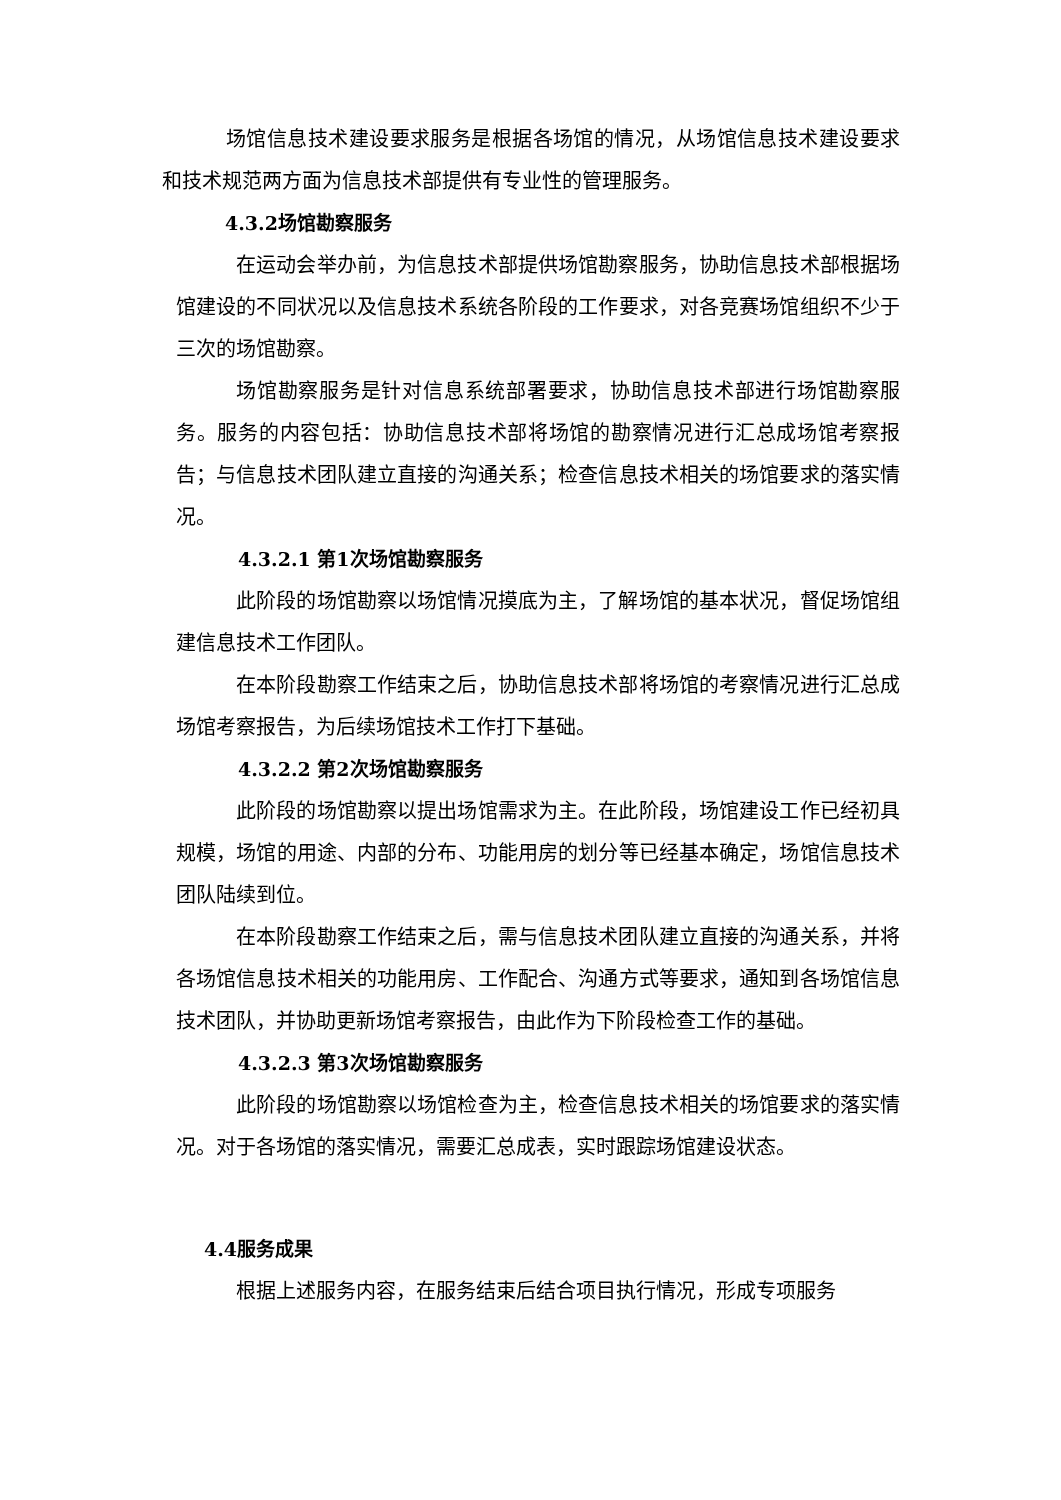场馆信息技术建设要求服务是根据各场馆的情况，从场馆信息技术建设要求和技术规范两方面为信息技术部提供有专业性的管理服务。
4.3.2场馆勘察服务
在运动会举办前，为信息技术部提供场馆勘察服务，协助信息技术部根据场馆建设的不同状况以及信息技术系统各阶段的工作要求，对各竞赛场馆组织不少于三次的场馆勘察。
场馆勘察服务是针对信息系统部署要求，协助信息技术部进行场馆勘察服务。服务的内容包括：协助信息技术部将场馆的勘察情况进行汇总成场馆考察报告；与信息技术团队建立直接的沟通关系；检查信息技术相关的场馆要求的落实情况。
4.3.2.1 第1次场馆勘察服务
此阶段的场馆勘察以场馆情况摸底为主，了解场馆的基本状况，督促场馆组建信息技术工作团队。
在本阶段勘察工作结束之后，协助信息技术部将场馆的考察情况进行汇总成场馆考察报告，为后续场馆技术工作打下基础。
4.3.2.2 第2次场馆勘察服务
此阶段的场馆勘察以提出场馆需求为主。在此阶段，场馆建设工作已经初具规模，场馆的用途、内部的分布、功能用房的划分等已经基本确定，场馆信息技术团队陆续到位。
在本阶段勘察工作结束之后，需与信息技术团队建立直接的沟通关系，并将各场馆信息技术相关的功能用房、工作配合、沟通方式等要求，通知到各场馆信息技术团队，并协助更新场馆考察报告，由此作为下阶段检查工作的基础。
4.3.2.3 第3次场馆勘察服务
此阶段的场馆勘察以场馆检查为主，检查信息技术相关的场馆要求的落实情况。对于各场馆的落实情况，需要汇总成表，实时跟踪场馆建设状态。
4.4服务成果
根据上述服务内容，在服务结束后结合项目执行情况，形成专项服务